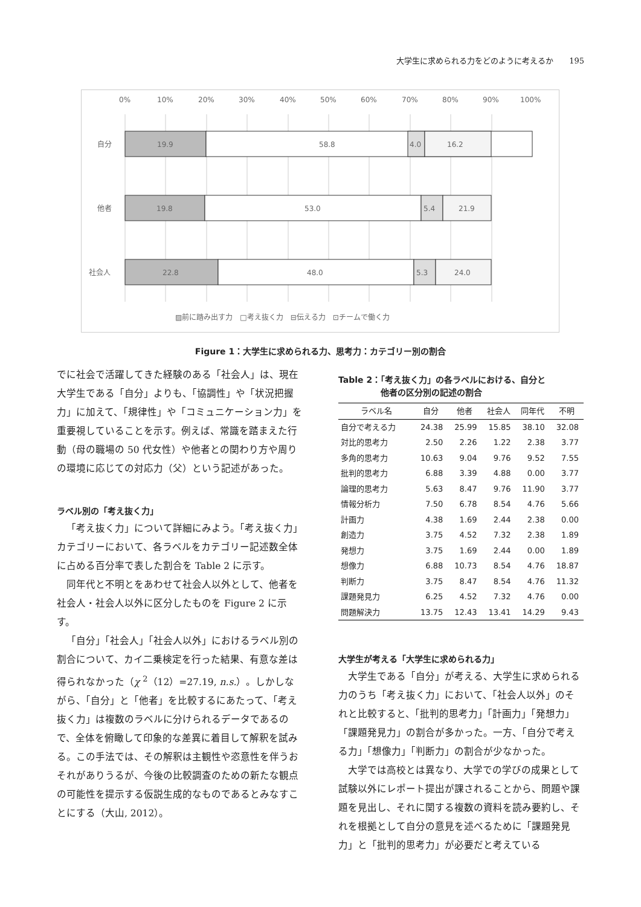大学生に求められる力をどのように考えるか　　195
0%
10%
20%
30%
40%
50%
60%
70%
80%
90%
100%
自分
他者
社会人
19.9
58.8
4.0
16.2
19.8
53.0
5.4
21.9
22.8
48.0
5.3
24.0
▨前に踏み出す力　□考え抜く力　⊟伝える力　⊡チームで働く力
Figure 1：大学生に求められる力、思考力：カテゴリー別の割合
でに社会で活躍してきた経験のある「社会人」は、現在大学生である「自分」よりも、「協調性」や「状況把握力」に加えて、「規律性」や「コミュニケーション力」を重要視していることを示す。例えば、常識を踏まえた行動（母の職場の 50 代女性）や他者との関わり方や周りの環境に応じての対応力（父）という記述があった。
ラベル別の「考え抜く力」
「考え抜く力」について詳細にみよう。「考え抜く力」カテゴリーにおいて、各ラベルをカテゴリー記述数全体に占める百分率で表した割合を Table 2 に示す。
同年代と不明とをあわせて社会人以外として、他者を社会人・社会人以外に区分したものを Figure 2 に示す。
「自分」「社会人」「社会人以外」におけるラベル別の割合について、カイ二乗検定を行った結果、有意な差は得られなかった（χ <sup>2</sup>（12）=27.19, n.s.）。しかしながら、「自分」と「他者」を比較するにあたって、「考え抜く力」は複数のラベルに分けられるデータであるので、全体を俯瞰して印象的な差異に着目して解釈を試みる。この手法では、その解釈は主観性や恣意性を伴うおそれがありうるが、今後の比較調査のための新たな観点の可能性を提示する仮説生成的なものであるとみなすことにする（大山, 2012）。
Table 2：「考え抜く力」の各ラベルにおける、自分と
　　　　　他者の区分別の記述の割合
| ラベル名 | 自分 | 他者 | 社会人 | 同年代 | 不明 |
| --- | --- | --- | --- | --- | --- |
| 自分で考える力 | 24.38 | 25.99 | 15.85 | 38.10 | 32.08 |
| 対比的思考力 | 2.50 | 2.26 | 1.22 | 2.38 | 3.77 |
| 多角的思考力 | 10.63 | 9.04 | 9.76 | 9.52 | 7.55 |
| 批判的思考力 | 6.88 | 3.39 | 4.88 | 0.00 | 3.77 |
| 論理的思考力 | 5.63 | 8.47 | 9.76 | 11.90 | 3.77 |
| 情報分析力 | 7.50 | 6.78 | 8.54 | 4.76 | 5.66 |
| 計画力 | 4.38 | 1.69 | 2.44 | 2.38 | 0.00 |
| 創造力 | 3.75 | 4.52 | 7.32 | 2.38 | 1.89 |
| 発想力 | 3.75 | 1.69 | 2.44 | 0.00 | 1.89 |
| 想像力 | 6.88 | 10.73 | 8.54 | 4.76 | 18.87 |
| 判断力 | 3.75 | 8.47 | 8.54 | 4.76 | 11.32 |
| 課題発見力 | 6.25 | 4.52 | 7.32 | 4.76 | 0.00 |
| 問題解決力 | 13.75 | 12.43 | 13.41 | 14.29 | 9.43 |
大学生が考える「大学生に求められる力」
大学生である「自分」が考える、大学生に求められる力のうち「考え抜く力」において、「社会人以外」のそれと比較すると、「批判的思考力」「計画力」「発想力」「課題発見力」の割合が多かった。一方、「自分で考える力」「想像力」「判断力」の割合が少なかった。
大学では高校とは異なり、大学での学びの成果として試験以外にレポート提出が課されることから、問題や課題を見出し、それに関する複数の資料を読み要約し、それを根拠として自分の意見を述べるために「課題発見力」と「批判的思考力」が必要だと考えている